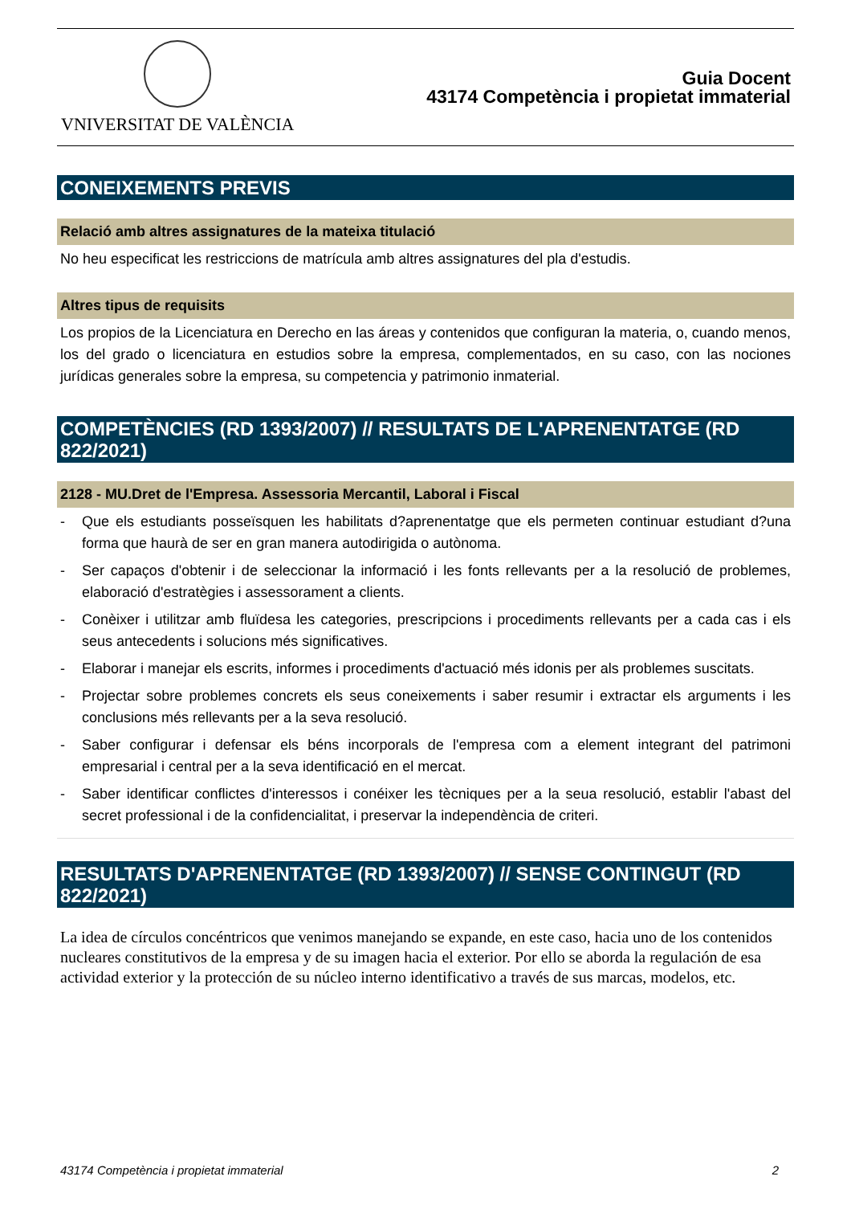VNIVERSITAT DE VALÈNCIA
Guia Docent
43174 Competència i propietat immaterial
CONEIXEMENTS PREVIS
Relació amb altres assignatures de la mateixa titulació
No heu especificat les restriccions de matrícula amb altres assignatures del pla d'estudis.
Altres tipus de requisits
Los propios de la Licenciatura en Derecho en las áreas y contenidos que configuran la materia, o, cuando menos, los del grado o licenciatura en estudios sobre la empresa, complementados, en su caso, con las nociones jurídicas generales sobre la empresa, su competencia y patrimonio inmaterial.
COMPETÈNCIES (RD 1393/2007) // RESULTATS DE L'APRENENTATGE (RD 822/2021)
2128 - MU.Dret de l'Empresa. Assessoria Mercantil, Laboral i Fiscal
- Que els estudiants posseïsquen les habilitats d?aprenentatge que els permeten continuar estudiant d?una forma que haurà de ser en gran manera autodirigida o autònoma.
- Ser capaços d'obtenir i de seleccionar la informació i les fonts rellevants per a la resolució de problemes, elaboració d'estratègies i assessorament a clients.
- Conèixer i utilitzar amb fluïdesa les categories, prescripcions i procediments rellevants per a cada cas i els seus antecedents i solucions més significatives.
- Elaborar i manejar els escrits, informes i procediments d'actuació més idonis per als problemes suscitats.
- Projectar sobre problemes concrets els seus coneixements i saber resumir i extractar els arguments i les conclusions més rellevants per a la seva resolució.
- Saber configurar i defensar els béns incorporals de l'empresa com a element integrant del patrimoni empresarial i central per a la seva identificació en el mercat.
- Saber identificar conflictes d'interessos i conéixer les tècniques per a la seua resolució, establir l'abast del secret professional i de la confidencialitat, i preservar la independència de criteri.
RESULTATS D'APRENENTATGE (RD 1393/2007) // SENSE CONTINGUT (RD 822/2021)
La idea de círculos concéntricos que venimos manejando se expande, en este caso, hacia uno de los contenidos nucleares constitutivos de la empresa y de su imagen hacia el exterior. Por ello se aborda la regulación de esa actividad exterior y la protección de su núcleo interno identificativo a través de sus marcas, modelos, etc.
43174 Competència i propietat immaterial 2